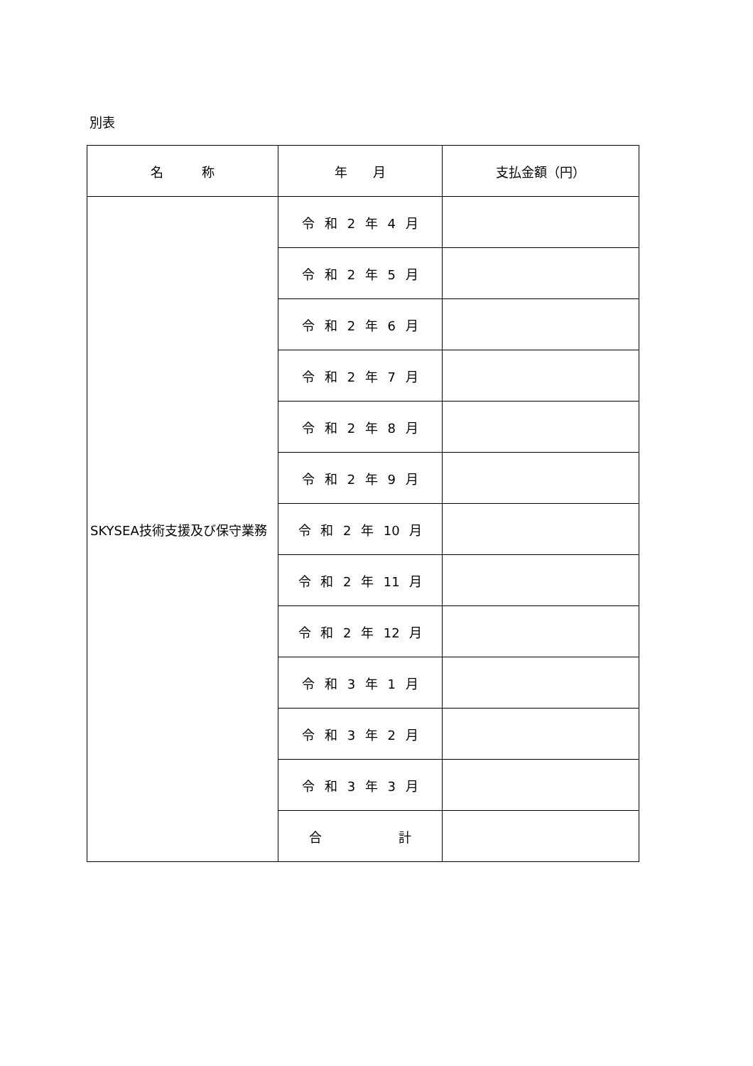別表
| 名 称 | 年 月 | 支払金額（円） |
| --- | --- | --- |
| SKYSEA技術支援及び保守業務 | 令 和 2 年 4 月 | |
| | 令 和 2 年 5 月 | |
| | 令 和 2 年 6 月 | |
| | 令 和 2 年 7 月 | |
| | 令 和 2 年 8 月 | |
| | 令 和 2 年 9 月 | |
| | 令 和 2 年 10 月 | |
| | 令 和 2 年 11 月 | |
| | 令 和 2 年 12 月 | |
| | 令 和 3 年 1 月 | |
| | 令 和 3 年 2 月 | |
| | 令 和 3 年 3 月 | |
| | 合 計 | |